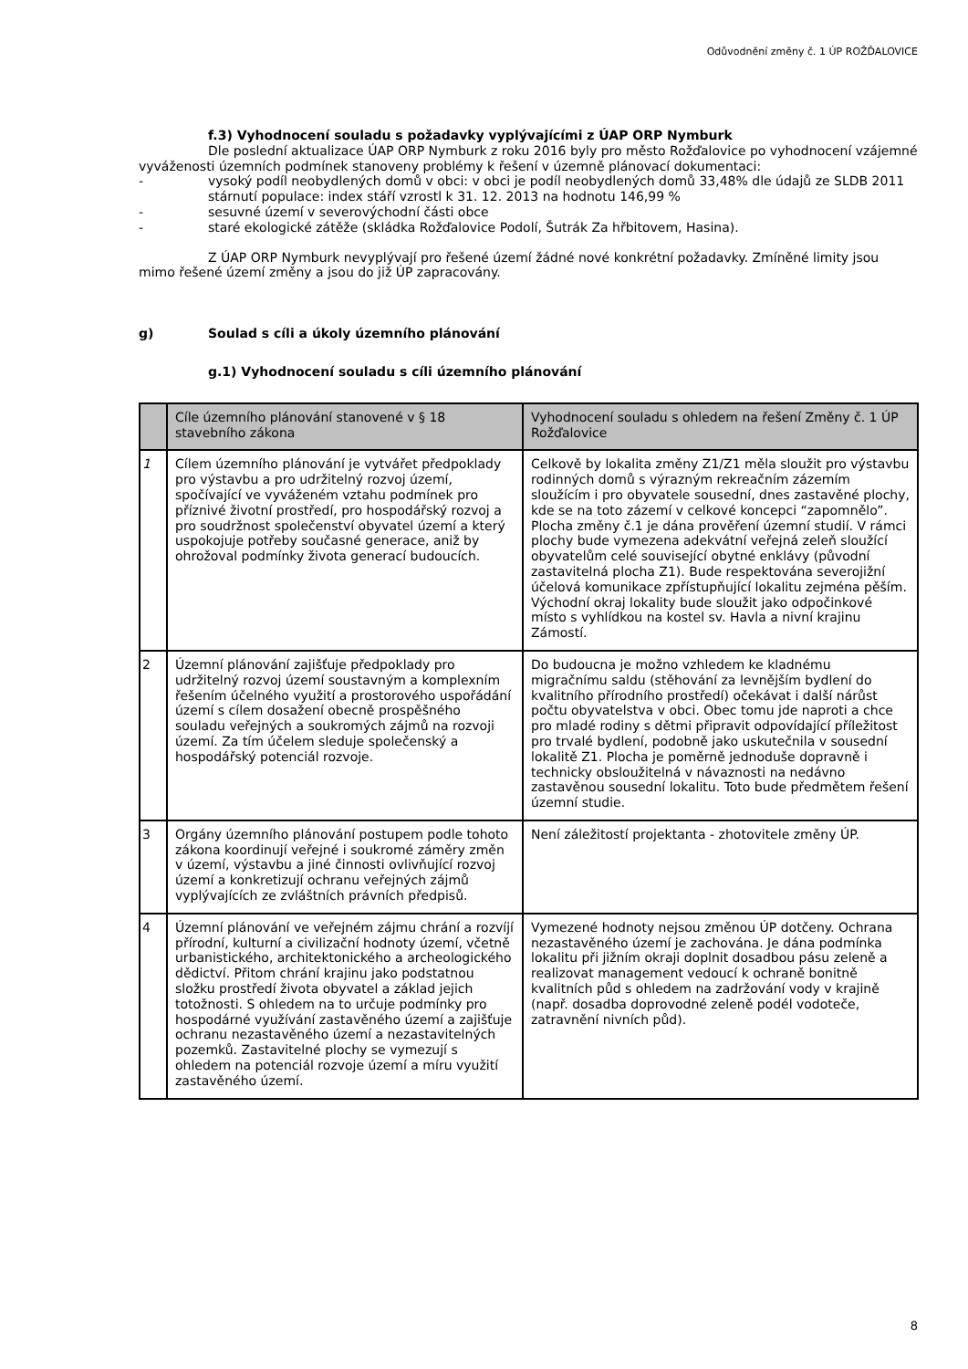Odůvodnění změny č. 1 ÚP ROŽĎALOVICE
f.3) Vyhodnocení souladu s požadavky vyplývajícími z ÚAP ORP Nymburk
Dle poslední aktualizace ÚAP ORP Nymburk z roku 2016 byly pro město Rožďalovice po vyhodnocení vzájemné vyváženosti územních podmínek stanoveny problémy k řešení v územně plánovací dokumentaci:
- vysoký podíl neobydlených domů v obci: v obci je podíl neobydlených domů 33,48% dle údajů ze SLDB 2011 stárnutí populace: index stáří vzrostl k 31. 12. 2013 na hodnotu 146,99 %
- sesuvné území v severovýchodní části obce
- staré ekologické zátěže (skládka Rožďalovice Podolí, Šutrák Za hřbitovem, Hasina).
Z ÚAP ORP Nymburk nevyplývají pro řešené území žádné nové konkrétní požadavky. Zmíněné limity jsou mimo řešené území změny a jsou do již ÚP zapracovány.
g) Soulad s cíli a úkoly územního plánování
g.1) Vyhodnocení souladu s cíli územního plánování
| | Cíle územního plánování stanovené v § 18 stavebního zákona | Vyhodnocení souladu s ohledem na řešení Změny č. 1 ÚP Rožďalovice |
| --- | --- | --- |
| 1 | Cílem územního plánování je vytvářet předpoklady pro výstavbu a pro udržitelný rozvoj území, spočívající ve vyváženém vztahu podmínek pro příznivé životní prostředí, pro hospodářský rozvoj a pro soudržnost společenství obyvatel území a který uspokojuje potřeby současné generace, aniž by ohrožoval podmínky života generací budoucích. | Celkově by lokalita změny Z1/Z1 měla sloužit pro výstavbu rodinných domů s výrazným rekreačním zázemím sloužícím i pro obyvatele sousední, dnes zastavěné plochy, kde se na toto zázemí v celkové koncepci “zapomnělo”. Plocha změny č.1 je dána prověření územní studií. V rámci plochy bude vymezena adekvátní veřejná zeleň sloužící obyvatelům celé související obytné enklávy (původní zastavitelná plocha Z1). Bude respektována severojižní účelová komunikace zpřístupňující lokalitu zejména pěším. Východní okraj lokality bude sloužit jako odpočinkové místo s vyhlídkou na kostel sv. Havla a nivní krajinu Zámostí. |
| 2 | Územní plánování zajišťuje předpoklady pro udržitelný rozvoj území soustavným a komplexním řešením účelného využití a prostorového uspořádání území s cílem dosažení obecně prospěšného souladu veřejných a soukromých zájmů na rozvoji území. Za tím účelem sleduje společenský a hospodářský potenciál rozvoje. | Do budoucna je možno vzhledem ke kladnému migračnímu saldu (stěhování za levnějším bydlení do kvalitního přírodního prostředí) očekávat i další nárůst počtu obyvatelstva v obci. Obec tomu jde naproti a chce pro mladé rodiny s dětmi připravit odpovídající příležitost pro trvalé bydlení, podobně jako uskutečnila v sousední lokalitě Z1. Plocha je poměrně jednoduše dopravně i technicky obsloužitelná v návaznosti na nedávno zastavěnou sousední lokalitu. Toto bude předmětem řešení územní studie. |
| 3 | Orgány územního plánování postupem podle tohoto zákona koordinují veřejné i soukromé záměry změn v území, výstavbu a jiné činnosti ovlivňující rozvoj území a konkretizují ochranu veřejných zájmů vyplývajících ze zvláštních právních předpisů. | Není záležitostí projektanta - zhotovitele změny ÚP. |
| 4 | Územní plánování ve veřejném zájmu chrání a rozvíjí přírodní, kulturní a civilizační hodnoty území, včetně urbanistického, architektonického a archeologického dědictví. Přitom chrání krajinu jako podstatnou složku prostředí života obyvatel a základ jejich totožnosti. S ohledem na to určuje podmínky pro hospodárné využívání zastavěného území a zajišťuje ochranu nezastavěného území a nezastavitelných pozemků. Zastavitelné plochy se vymezují s ohledem na potenciál rozvoje území a míru využití zastavěného území. | Vymezené hodnoty nejsou změnou ÚP dotčeny. Ochrana nezastavěného území je zachována. Je dána podmínka lokalitu při jižním okraji doplnit dosadbou pásu zeleně a realizovat management vedoucí k ochraně bonitně kvalitních půd s ohledem na zadržování vody v krajině (např. dosadba doprovodné zeleně podél vodoteče, zatravnění nivních půd). |
8